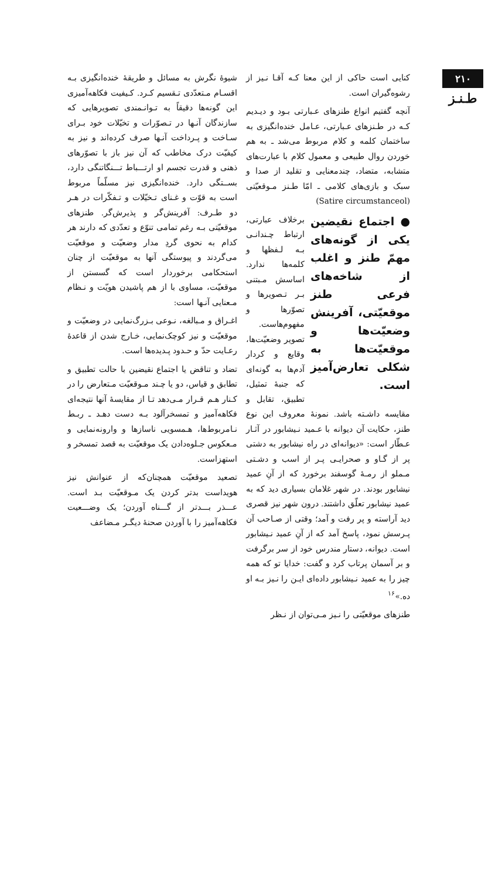۲۱۰
طـنـز
کنایی است حاکی از این معنا کـه آقـا نـیز از رشوه‌گیران است.
آنچه گفتیم انواع طنزهای عـبارتی بـود و دیـدیم کـه در طـنزهای عـبارتی، عـامل خنده‌انگیزی به ساختمان کلمه و کلام مربوط می‌شد ـ به هم خوردن روال طبیعی و معمول کلام با عبارت‌های متشابه، متضاد، چندمعنایی و تقلید از صدا و سبک و بازی‌های کلامی ـ امّا طـنز مـوقعیّتی (Satire circumstanceol)
● اجتماع نقیضین یکی از گونه‌های مهمّ طنز و اغلب از شاخه‌های فرعی طنز موقعیّتی، آفرینش وضعیّت‌ها و موقعیّت‌ها به شکلی تعارض‌آمیز است.
برخلاف عبارتی، ارتباط چـندانـی بـه لـفظها و کلمه‌ها ندارد. اساسش مـبتنی بـر تـصویرها و تصوّرها و مفهوم‌هاست. تصویر وضعیّت‌ها، وقایع و کردار آدم‌ها به گونه‌ای که جنبهٔ تمثیل، تطبیق، تقابل و مقایسه داشـته باشد. نمونهٔ معروف این نوع طنز، حکایت آن دیوانه با عـمید نـیشابور در آثـار عـطّار است: «دیوانه‌ای در راه نیشابور به دشتی پر از گـاو و صحرایـی پـر از اسب و دشـتی مـملو از رمـهٔ گوسفند برخورد که از آنِ عمید نیشابور بودند. در شهر غلامان بسیاری دید که به عمید نیشابور تعلّق داشتند. درون شهر نیز قصری دید آراسته و پر رفت و آمد؛ وقتی از صـاحب آن پـرسش نمود، پاسخ آمد که از آنِ عمید نـیشابور است. دیوانه، دستار مندرس خود از سر برگرفت و بر آسمان پرتاب کرد و گفت: خدایا تو که همه چیز را به عمید نـیشابور داده‌ای ایـن را نـیز بـه او ده.»<sup>۱۶</sup>
طنزهای موقعیّتی را نـیز مـی‌توان از نـظر
شیوهٔ نگرش به مسائل و طریقهٔ خنده‌انگیزی بـه اقسـام مـتعدّدی تـقسیم کـرد. کـیفیت فکاهه‌آمیزی این گونه‌ها دقیقاً به تـوانـمندی تصویرهایی که سازندگان آنـها در تـصوّرات و تخیّلات خود بـرای سـاخت و پـرداخت آنـها صرف کرده‌اند و نیز به کیفیّت درک مخاطب که آن نیز باز با تصوّرهای ذهنی و قدرت تجسم او ارتـــباط تـــنگاتنگی دارد، بســتگی دارد. خنده‌انگیزی نیز مسلّماً مربوط است به قوّت و غـنای تـخیّلات و تـفکّرات در هـر دو طـرف: آفرینش‌گر و پذیرش‌گر. طنزهای موقعیّتی بـه رغم تمامی تنوّع و تعدّدی که دارند هر کدام به نحوی گردِ مدار وضعیّت و موقعیّت می‌گردند و پیوستگی آنها به موقعیّت از چنان استحکامی برخوردار است که گسستن از موقعیّت، مساوی با از هم پاشیدن هویّت و نـظام مـعنایی آنـها است:
اغـراق و مـبالغه، نـوعی بـزرگ‌نمایی در وضعیّت و موقعیّت و نیز کوچک‌نمایی، خـارج شدن از قاعدهٔ رعـایت حدّ و حـدود پـدیده‌ها است.
تضاد و تناقض یا اجتماع نقیضین با حالت تطبیق و تطابق و قیاس، دو یا چـند مـوقعیّت مـتعارض را در کـنار هـم قـرار مـی‌دهد تـا از مقایسهٔ آنها نتیجه‌ای فکاهه‌آمیز و تمسخرآلود بـه دست دهـد ـ ربـط نـامربوط‌ها، هـمسویی ناسازها و وارونه‌نمایی و مـعکوس جـلوه‌دادن یک موقعیّت به قصد تمسخر و استهزاست.
تصعید موقعیّت همچنان‌که از عنوانش نیز هویداست بدتر کردن یک مـوقعیّت بـد است. عـــذر بـــدتر از گـــناه آوردن؛ یک وضـــعیت فکاهه‌آمیز را با آوردن صحنهٔ دیگـر مـضاعف